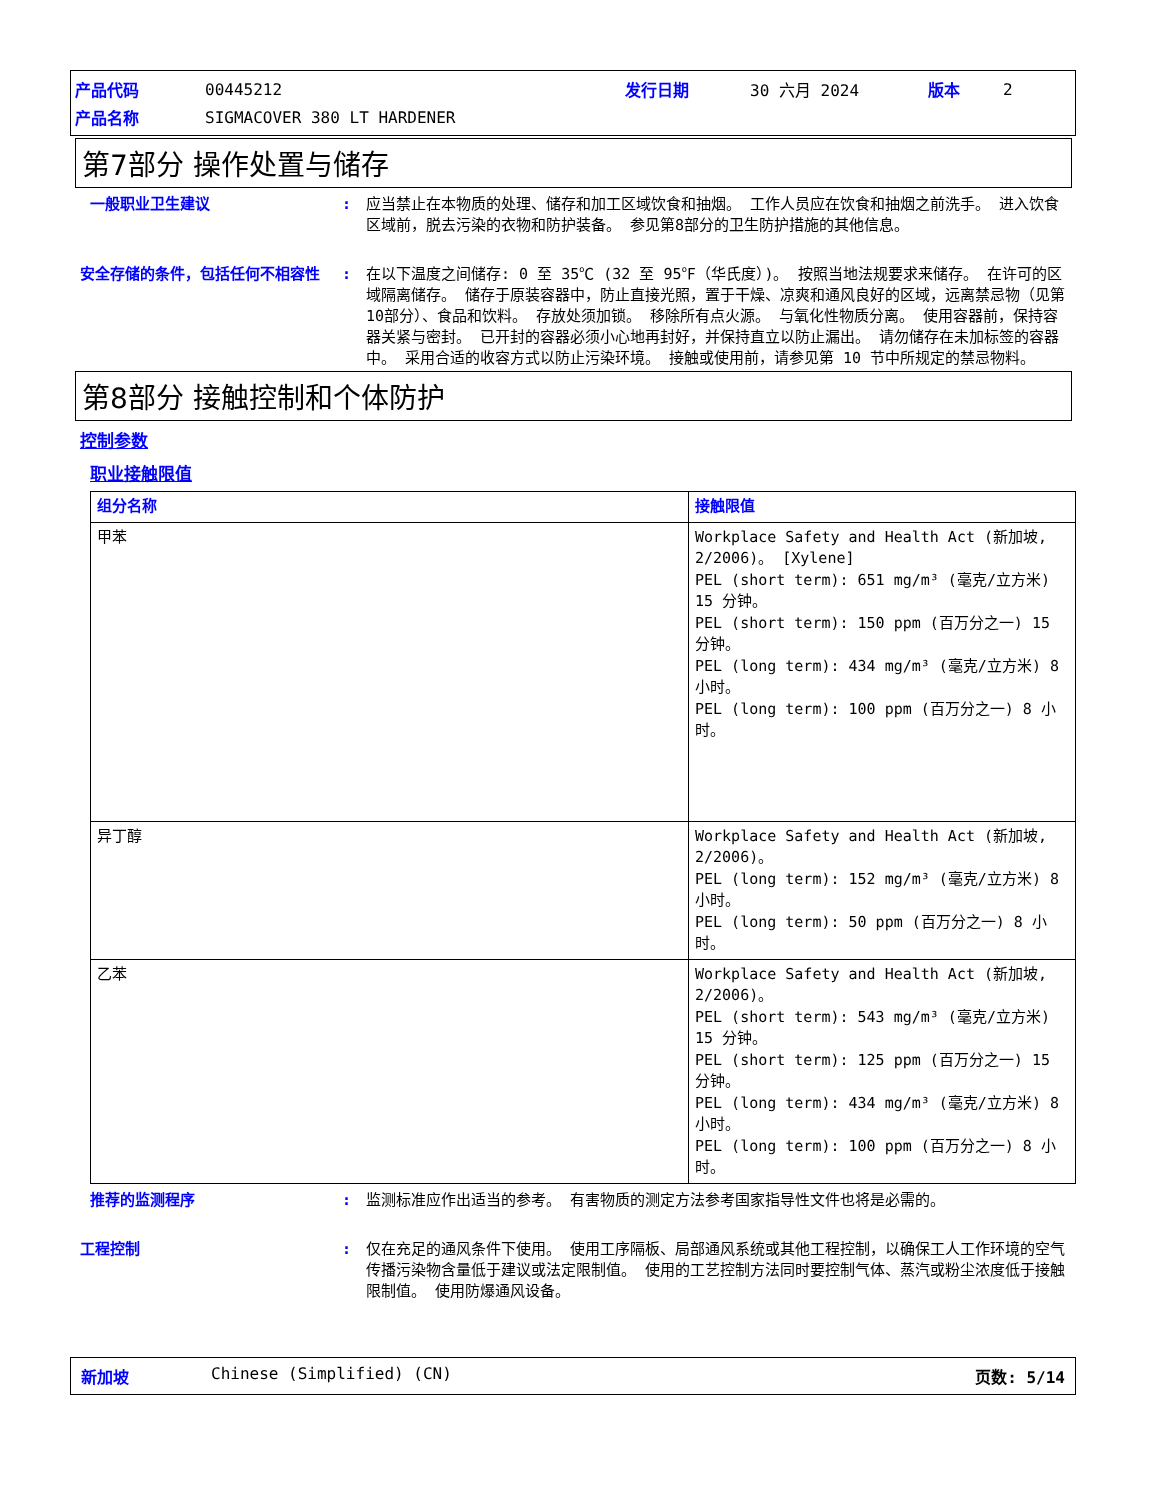| 产品代码 | 00445212 | 发行日期 | 30 六月 2024 | 版本 | 2 |
| 产品名称 | SIGMACOVER 380 LT HARDENER | | | | |
第7部分 操作处置与储存
一般职业卫生建议 : 应当禁止在本物质的处理、储存和加工区域饮食和抽烟。 工作人员应在饮食和抽烟之前洗手。 进入饮食区域前，脱去污染的衣物和防护装备。 参见第8部分的卫生防护措施的其他信息。
安全存储的条件，包括任何不相容性 : 在以下温度之间储存: 0 至 35℃ (32 至 95℉（华氏度）)。 按照当地法规要求来储存。 在许可的区域隔离储存。 储存于原装容器中，防止直接光照，置于干燥、凉爽和通风良好的区域，远离禁忌物（见第10部分）、食品和饮料。 存放处须加锁。 移除所有点火源。 与氧化性物质分离。 使用容器前，保持容器关紧与密封。 已开封的容器必须小心地再封好，并保持直立以防止漏出。 请勿储存在未加标签的容器中。 采用合适的收容方式以防止污染环境。 接触或使用前，请参见第 10 节中所规定的禁忌物料。
第8部分 接触控制和个体防护
控制参数
职业接触限值
| 组分名称 | 接触限值 |
| --- | --- |
| 甲苯 | Workplace Safety and Health Act (新加坡, 2/2006)。 [Xylene] PEL (short term): 651 mg/m³ (毫克/立方米) 15 分钟。 PEL (short term): 150 ppm (百万分之一) 15 分钟。 PEL (long term): 434 mg/m³ (毫克/立方米) 8 小时。 PEL (long term): 100 ppm (百万分之一) 8 小时。 |
| 异丁醇 | Workplace Safety and Health Act (新加坡, 2/2006)。 PEL (long term): 152 mg/m³ (毫克/立方米) 8 小时。 PEL (long term): 50 ppm (百万分之一) 8 小时。 |
| 乙苯 | Workplace Safety and Health Act (新加坡, 2/2006)。 PEL (short term): 543 mg/m³ (毫克/立方米) 15 分钟。 PEL (short term): 125 ppm (百万分之一) 15 分钟。 PEL (long term): 434 mg/m³ (毫克/立方米) 8 小时。 PEL (long term): 100 ppm (百万分之一) 8 小时。 |
推荐的监测程序 : 监测标准应作出适当的参考。 有害物质的测定方法参考国家指导性文件也将是必需的。
工程控制 : 仅在充足的通风条件下使用。 使用工序隔板、局部通风系统或其他工程控制，以确保工人工作环境的空气传播污染物含量低于建议或法定限制值。 使用的工艺控制方法同时要控制气体、蒸汽或粉尘浓度低于接触限制值。 使用防爆通风设备。
新加坡 Chinese (Simplified) (CN) 页数: 5/14